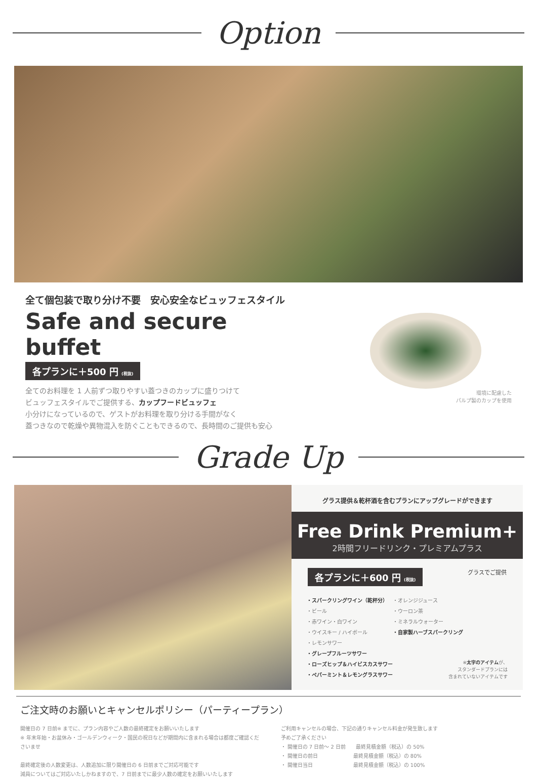Option
全て個包装で取り分け不要　安心安全なビュッフェスタイル
Safe and secure buffet
各プランに＋500 円 (税抜)
全てのお料理を 1 人前ずつ取りやすい蓋つきのカップに盛りつけて
ビュッフェスタイルでご提供する、カップフードビュッフェ
小分けになっているので、ゲストがお料理を取り分ける手間がなく
蓋つきなので乾燥や異物混入を防ぐこともできるので、長時間のご提供も安心
環境に配慮した
パルプ製のカップを使用
Grade Up
グラス提供＆乾杯酒を含むプランにアップグレードができます
Free Drink Premium+
2時間フリードリンク・プレミアムプラス
各プランに＋600 円 (税抜) グラスでご提供
・スパークリングワイン（乾杯分）
・ビール
・赤ワイン・白ワイン
・ウイスキー / ハイボール
・レモンサワー
・グレープフルーツサワー
・ローズヒップ＆ハイビスカスサワー
・ペパーミント＆レモングラスサワー
・オレンジジュース
・ウーロン茶
・ミネラルウォーター
・自家製ハーブスパークリング
※太字のアイテムが、
スタンダードプランには
含まれていないアイテムです
ご注文時のお願いとキャンセルポリシー（パーティープラン）
開催日の 7 日前※ までに、プラン内容やご人数の最終確定をお願いいたします
※ 年末年始・お盆休み・ゴールデンウィーク・国民の祝日などが期間内に含まれる場合は都度ご確認くださいませ
最終確定後の人数変更は、人数追加に限り開催日の 6 日前までご対応可能です
減員についてはご対応いたしかねますので、7 日前までに最少人数の確定をお願いいたします
ご利用キャンセルの場合、下記の通りキャンセル料金が発生致します
予めご了承ください
・ 開催日の 7 日前〜 2 日前　　最終見積金額（税込）の 50%
・ 開催日の前日　　　　　　　最終見積金額（税込）の 80%
・ 開催日当日　　　　　　　　最終見積金額（税込）の 100%